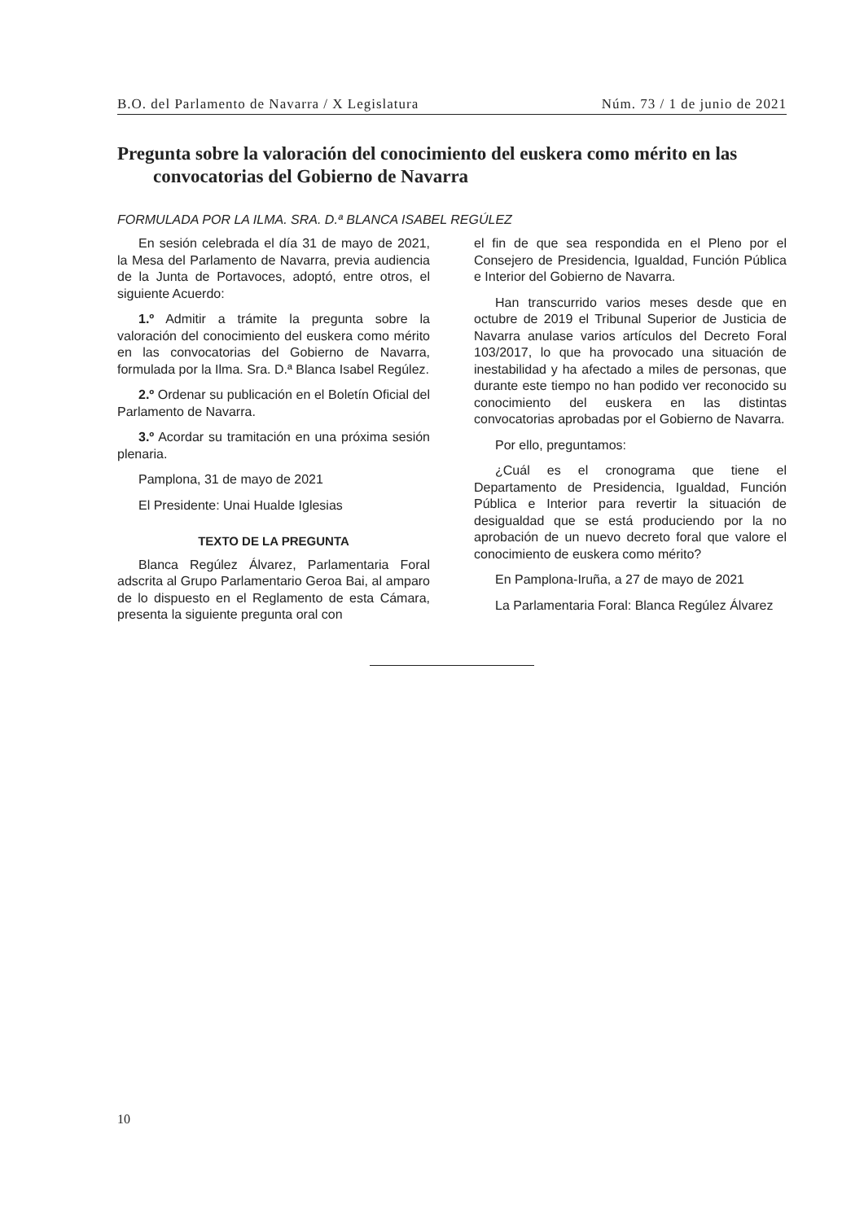B.O. del Parlamento de Navarra / X Legislatura Núm. 73 / 1 de junio de 2021
Pregunta sobre la valoración del conocimiento del euskera como mérito en las convocatorias del Gobierno de Navarra
FORMULADA POR LA ILMA. SRA. D.ª BLANCA ISABEL REGÚLEZ
En sesión celebrada el día 31 de mayo de 2021, la Mesa del Parlamento de Navarra, previa audiencia de la Junta de Portavoces, adoptó, entre otros, el siguiente Acuerdo:
1.º Admitir a trámite la pregunta sobre la valoración del conocimiento del euskera como mérito en las convocatorias del Gobierno de Navarra, formulada por la Ilma. Sra. D.ª Blanca Isabel Regúlez.
2.º Ordenar su publicación en el Boletín Oficial del Parlamento de Navarra.
3.º Acordar su tramitación en una próxima sesión plenaria.
Pamplona, 31 de mayo de 2021
El Presidente: Unai Hualde Iglesias
TEXTO DE LA PREGUNTA
Blanca Regúlez Álvarez, Parlamentaria Foral adscrita al Grupo Parlamentario Geroa Bai, al amparo de lo dispuesto en el Reglamento de esta Cámara, presenta la siguiente pregunta oral con
el fin de que sea respondida en el Pleno por el Consejero de Presidencia, Igualdad, Función Pública e Interior del Gobierno de Navarra.
Han transcurrido varios meses desde que en octubre de 2019 el Tribunal Superior de Justicia de Navarra anulase varios artículos del Decreto Foral 103/2017, lo que ha provocado una situación de inestabilidad y ha afectado a miles de personas, que durante este tiempo no han podido ver reconocido su conocimiento del euskera en las distintas convocatorias aprobadas por el Gobierno de Navarra.
Por ello, preguntamos:
¿Cuál es el cronograma que tiene el Departamento de Presidencia, Igualdad, Función Pública e Interior para revertir la situación de desigualdad que se está produciendo por la no aprobación de un nuevo decreto foral que valore el conocimiento de euskera como mérito?
En Pamplona-Iruña, a 27 de mayo de 2021
La Parlamentaria Foral: Blanca Regúlez Álvarez
10